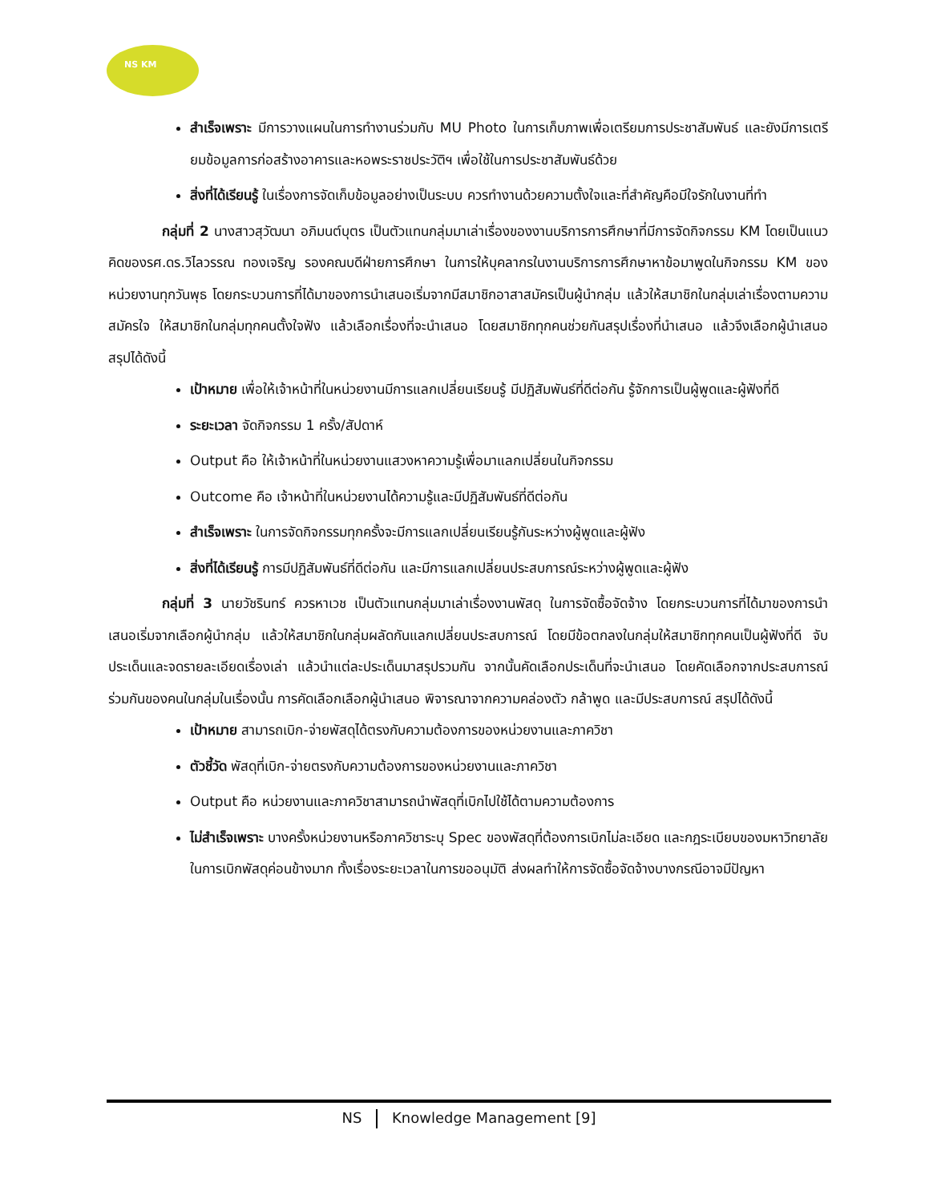NS KM
สำเร็จเพราะ มีการวางแผนในการทำงานร่วมกับ MU Photo ในการเก็บภาพเพื่อเตรียมการประชาสัมพันธ์ และยังมีการเตรียมข้อมูลการก่อสร้างอาคารและหอพระราชประวัติฯ เพื่อใช้ในการประชาสัมพันธ์ด้วย
สิ่งที่ได้เรียนรู้ ในเรื่องการจัดเก็บข้อมูลอย่างเป็นระบบ ควรทำงานด้วยความตั้งใจและที่สำคัญคือมีใจรักในงานที่ทำ
กลุ่มที่ 2 นางสาวสุวัฒนา อภิมนต์บุตร เป็นตัวแทนกลุ่มมาเล่าเรื่องของงานบริการการศึกษาที่มีการจัดกิจกรรม KM โดยเป็นแนวคิดของรศ.ดร.วิไลวรรณ ทองเจริญ รองคณบดีฝ่ายการศึกษา ในการให้บุคลากรในงานบริการการศึกษาหาข้อมาพูดในกิจกรรม KM ของหน่วยงานทุกวันพุธ โดยกระบวนการที่ได้มาของการนำเสนอเริ่มจากมีสมาชิกอาสาสมัครเป็นผู้นำกลุ่ม แล้วให้สมาชิกในกลุ่มเล่าเรื่องตามความสมัครใจ ให้สมาชิกในกลุ่มทุกคนตั้งใจฟัง แล้วเลือกเรื่องที่จะนำเสนอ โดยสมาชิกทุกคนช่วยกันสรุปเรื่องที่นำเสนอ แล้วจึงเลือกผู้นำเสนอ สรุปได้ดังนี้
เป้าหมาย เพื่อให้เจ้าหน้าที่ในหน่วยงานมีการแลกเปลี่ยนเรียนรู้ มีปฏิสัมพันธ์ที่ดีต่อกัน รู้จักการเป็นผู้พูดและผู้ฟังที่ดี
ระยะเวลา จัดกิจกรรม 1 ครั้ง/สัปดาห์
Output คือ ให้เจ้าหน้าที่ในหน่วยงานแสวงหาความรู้เพื่อมาแลกเปลี่ยนในกิจกรรม
Outcome คือ เจ้าหน้าที่ในหน่วยงานได้ความรู้และมีปฏิสัมพันธ์ที่ดีต่อกัน
สำเร็จเพราะ ในการจัดกิจกรรมทุกครั้งจะมีการแลกเปลี่ยนเรียนรู้กันระหว่างผู้พูดและผู้ฟัง
สิ่งที่ได้เรียนรู้ การมีปฏิสัมพันธ์ที่ดีต่อกัน และมีการแลกเปลี่ยนประสบการณ์ระหว่างผู้พูดและผู้ฟัง
กลุ่มที่ 3 นายวัชรินทร์ ควรหาเวช เป็นตัวแทนกลุ่มมาเล่าเรื่องงานพัสดุ ในการจัดซื้อจัดจ้าง โดยกระบวนการที่ได้มาของการนำเสนอเริ่มจากเลือกผู้นำกลุ่ม แล้วให้สมาชิกในกลุ่มผลัดกันแลกเปลี่ยนประสบการณ์ โดยมีข้อตกลงในกลุ่มให้สมาชิกทุกคนเป็นผู้ฟังที่ดี จับประเด็นและจดรายละเอียดเรื่องเล่า แล้วนำแต่ละประเด็นมาสรุปรวมกัน จากนั้นคัดเลือกประเด็นที่จะนำเสนอ โดยคัดเลือกจากประสบการณ์ร่วมกันของคนในกลุ่มในเรื่องนั้น การคัดเลือกเลือกผู้นำเสนอ พิจารณาจากความคล่องตัว กล้าพูด และมีประสบการณ์ สรุปได้ดังนี้
เป้าหมาย สามารถเบิก-จ่ายพัสดุได้ตรงกับความต้องการของหน่วยงานและภาควิชา
ตัวชี้วัด พัสดุที่เบิก-จ่ายตรงกับความต้องการของหน่วยงานและภาควิชา
Output คือ หน่วยงานและภาควิชาสามารถนำพัสดุที่เบิกไปใช้ได้ตามความต้องการ
ไม่สำเร็จเพราะ บางครั้งหน่วยงานหรือภาควิชาระบุ Spec ของพัสดุที่ต้องการเบิกไม่ละเอียด และกฎระเบียบของมหาวิทยาลัยในการเบิกพัสดุค่อนข้างมาก ทั้งเรื่องระยะเวลาในการขออนุมัติ ส่งผลทำให้การจัดซื้อจัดจ้างบางกรณีอาจมีปัญหา
NS Knowledge Management [9]